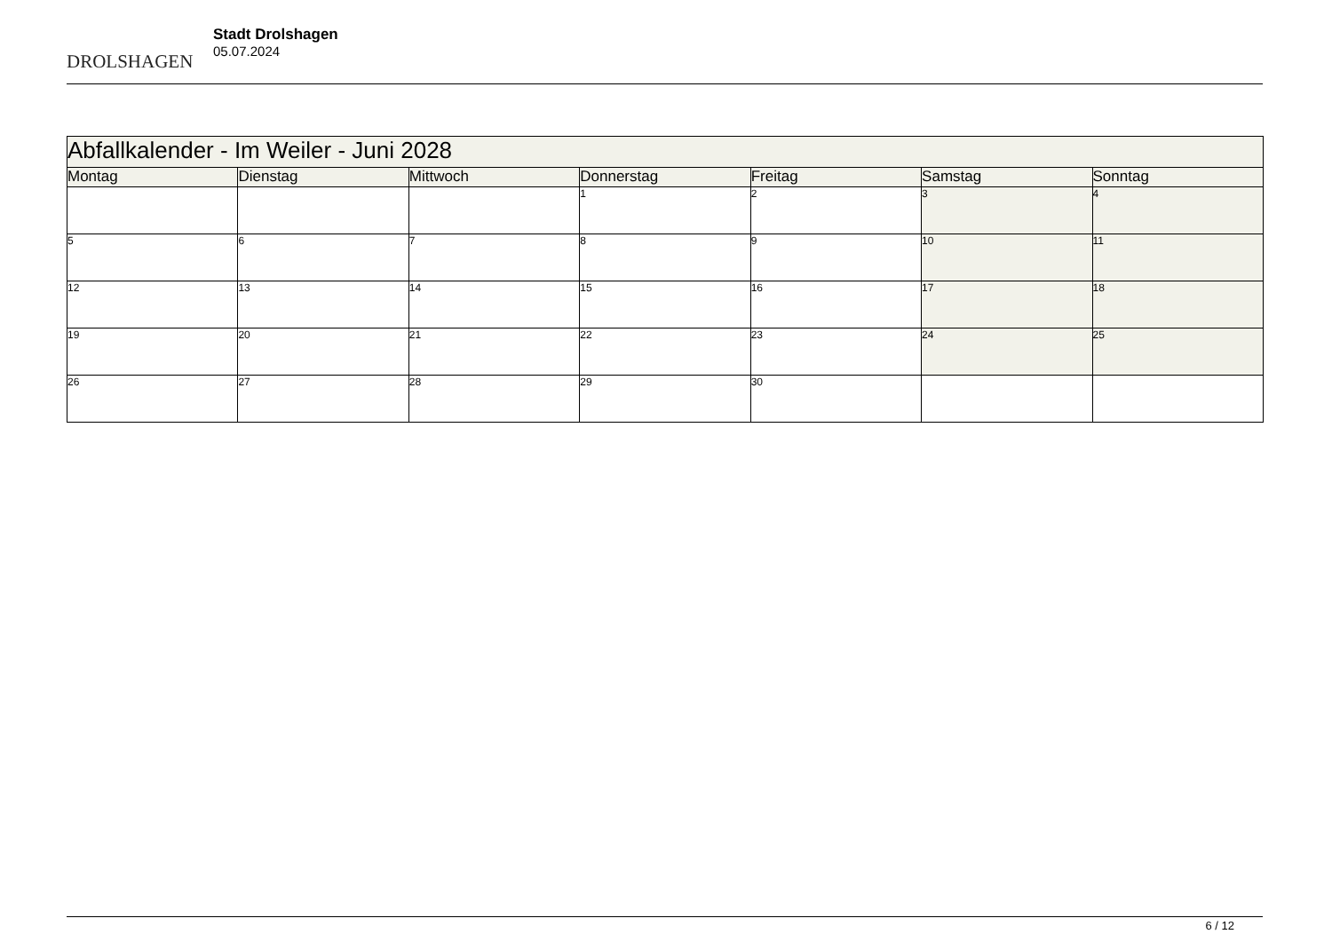DROLSHAGEN
Stadt Drolshagen
05.07.2024
| Abfallkalender - Im Weiler - Juni 2028 | | | | | | |
| --- | --- | --- | --- | --- | --- | --- |
| Montag | Dienstag | Mittwoch | Donnerstag | Freitag | Samstag | Sonntag |
| | | | 1 | 2 | 3 | 4 |
| 5 | 6 | 7 | 8 | 9 | 10 | 11 |
| 12 | 13 | 14 | 15 | 16 | 17 | 18 |
| 19 | 20 | 21 | 22 | 23 | 24 | 25 |
| 26 | 27 | 28 | 29 | 30 | | |
6 / 12